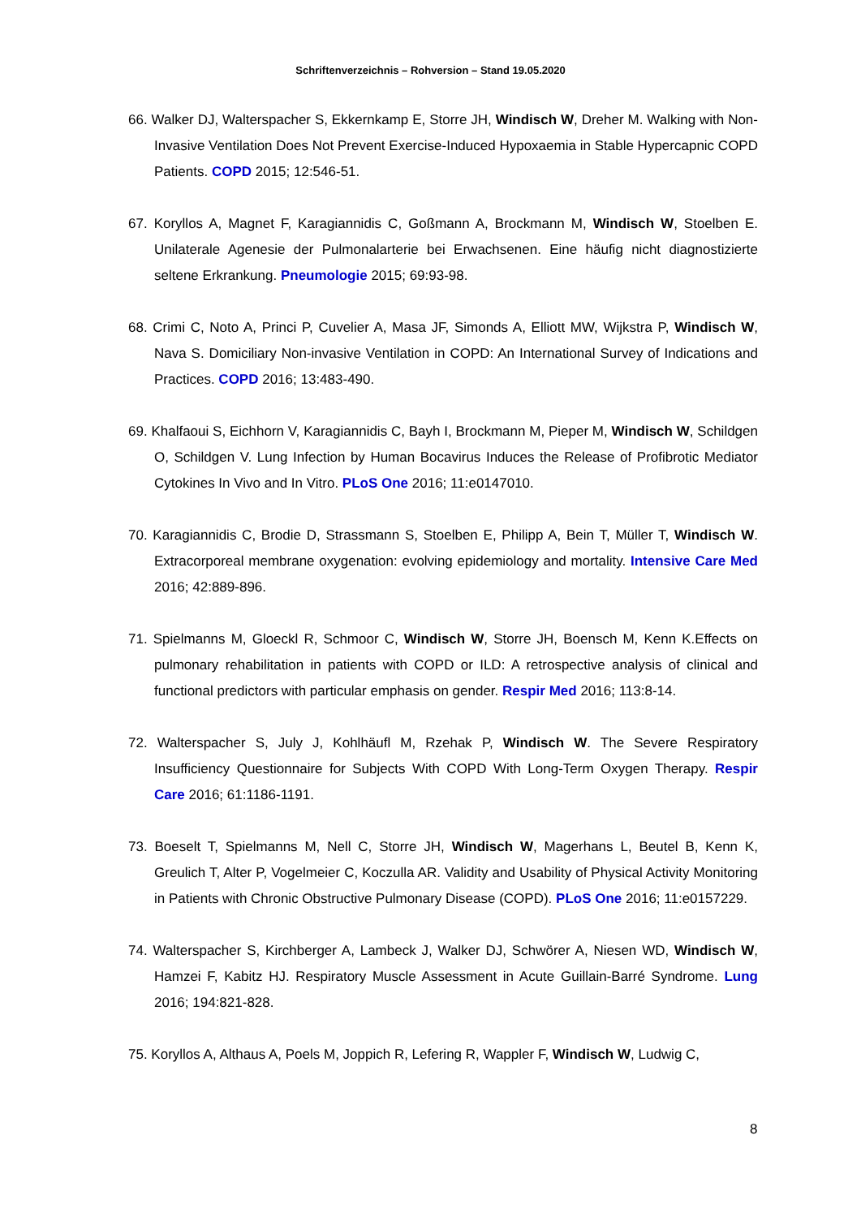Schriftenverzeichnis – Rohversion – Stand 19.05.2020
66. Walker DJ, Walterspacher S, Ekkernkamp E, Storre JH, Windisch W, Dreher M. Walking with Non-Invasive Ventilation Does Not Prevent Exercise-Induced Hypoxaemia in Stable Hypercapnic COPD Patients. COPD 2015; 12:546-51.
67. Koryllos A, Magnet F, Karagiannidis C, Goßmann A, Brockmann M, Windisch W, Stoelben E. Unilaterale Agenesie der Pulmonalarterie bei Erwachsenen. Eine häufig nicht diagnostizierte seltene Erkrankung. Pneumologie 2015; 69:93-98.
68. Crimi C, Noto A, Princi P, Cuvelier A, Masa JF, Simonds A, Elliott MW, Wijkstra P, Windisch W, Nava S. Domiciliary Non-invasive Ventilation in COPD: An International Survey of Indications and Practices. COPD 2016; 13:483-490.
69. Khalfaoui S, Eichhorn V, Karagiannidis C, Bayh I, Brockmann M, Pieper M, Windisch W, Schildgen O, Schildgen V. Lung Infection by Human Bocavirus Induces the Release of Profibrotic Mediator Cytokines In Vivo and In Vitro. PLoS One 2016; 11:e0147010.
70. Karagiannidis C, Brodie D, Strassmann S, Stoelben E, Philipp A, Bein T, Müller T, Windisch W. Extracorporeal membrane oxygenation: evolving epidemiology and mortality. Intensive Care Med 2016; 42:889-896.
71. Spielmanns M, Gloeckl R, Schmoor C, Windisch W, Storre JH, Boensch M, Kenn K.Effects on pulmonary rehabilitation in patients with COPD or ILD: A retrospective analysis of clinical and functional predictors with particular emphasis on gender. Respir Med 2016; 113:8-14.
72. Walterspacher S, July J, Kohlhäufl M, Rzehak P, Windisch W. The Severe Respiratory Insufficiency Questionnaire for Subjects With COPD With Long-Term Oxygen Therapy. Respir Care 2016; 61:1186-1191.
73. Boeselt T, Spielmanns M, Nell C, Storre JH, Windisch W, Magerhans L, Beutel B, Kenn K, Greulich T, Alter P, Vogelmeier C, Koczulla AR. Validity and Usability of Physical Activity Monitoring in Patients with Chronic Obstructive Pulmonary Disease (COPD). PLoS One 2016; 11:e0157229.
74. Walterspacher S, Kirchberger A, Lambeck J, Walker DJ, Schwörer A, Niesen WD, Windisch W, Hamzei F, Kabitz HJ. Respiratory Muscle Assessment in Acute Guillain-Barré Syndrome. Lung 2016; 194:821-828.
75. Koryllos A, Althaus A, Poels M, Joppich R, Lefering R, Wappler F, Windisch W, Ludwig C,
8